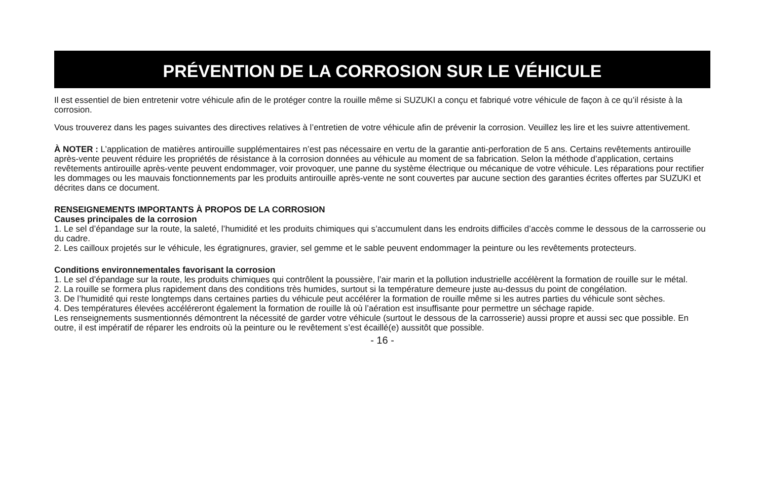PRÉVENTION DE LA CORROSION SUR LE VÉHICULE
Il est essentiel de bien entretenir votre véhicule afin de le protéger contre la rouille même si SUZUKI a conçu et fabriqué votre véhicule de façon à ce qu’il résiste à la corrosion.
Vous trouverez dans les pages suivantes des directives relatives à l’entretien de votre véhicule afin de prévenir la corrosion. Veuillez les lire et les suivre attentivement.
À NOTER : L’application de matières antirouille supplémentaires n’est pas nécessaire en vertu de la garantie anti-perforation de 5 ans. Certains revêtements antirouille après-vente peuvent réduire les propriétés de résistance à la corrosion données au véhicule au moment de sa fabrication. Selon la méthode d’application, certains revêtements antirouille après-vente peuvent endommager, voir provoquer, une panne du système électrique ou mécanique de votre véhicule. Les réparations pour rectifier les dommages ou les mauvais fonctionnements par les produits antirouille après-vente ne sont couvertes par aucune section des garanties écrites offertes par SUZUKI et décrites dans ce document.
RENSEIGNEMENTS IMPORTANTS À PROPOS DE LA CORROSION
Causes principales de la corrosion
1. Le sel d’épandage sur la route, la saleté, l’humidité et les produits chimiques qui s’accumulent dans les endroits difficiles d’accès comme le dessous de la carrosserie ou du cadre.
2. Les cailloux projetés sur le véhicule, les égratignures, gravier, sel gemme et le sable peuvent endommager la peinture ou les revêtements protecteurs.
Conditions environnementales favorisant la corrosion
1. Le sel d’épandage sur la route, les produits chimiques qui contrôlent la poussière, l’air marin et la pollution industrielle accélèrent la formation de rouille sur le métal.
2. La rouille se formera plus rapidement dans des conditions très humides, surtout si la température demeure juste au-dessus du point de congélation.
3. De l’humidité qui reste longtemps dans certaines parties du véhicule peut accélérer la formation de rouille même si les autres parties du véhicule sont sèches.
4. Des températures élevées accéléreront également la formation de rouille là où l’aération est insuffisante pour permettre un séchage rapide.
Les renseignements susmentionnés démontrent la nécessité de garder votre véhicule (surtout le dessous de la carrosserie) aussi propre et aussi sec que possible. En outre, il est impératif de réparer les endroits où la peinture ou le revêtement s’est écaillé(e) aussitôt que possible.
- 16 -